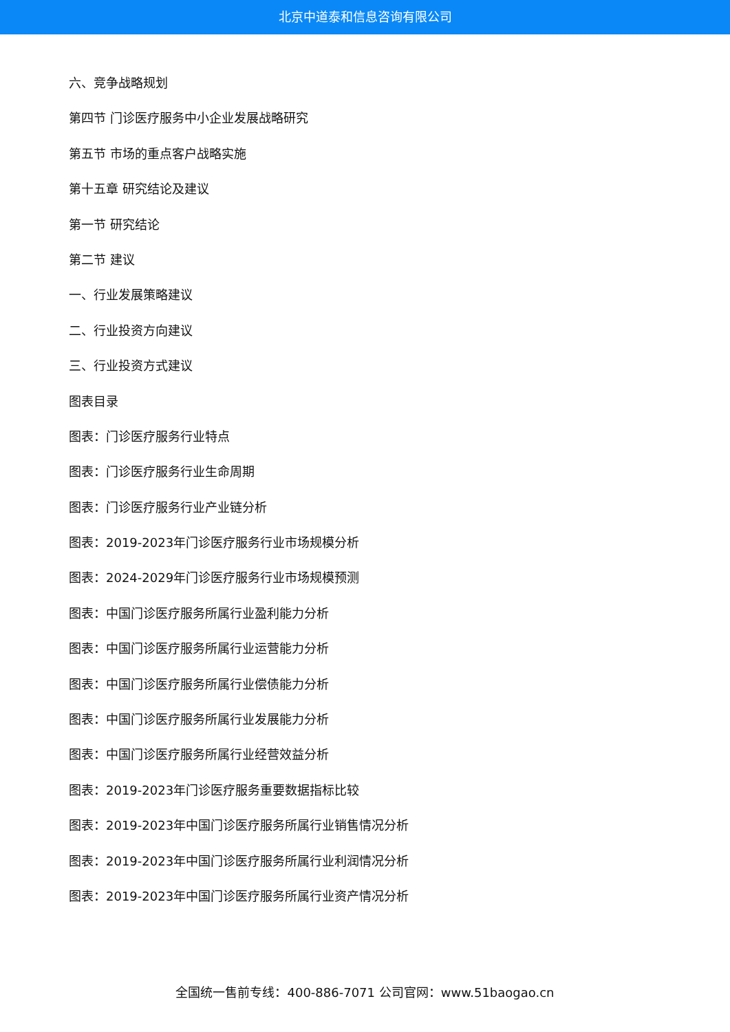北京中道泰和信息咨询有限公司
六、竞争战略规划
第四节 门诊医疗服务中小企业发展战略研究
第五节 市场的重点客户战略实施
第十五章 研究结论及建议
第一节 研究结论
第二节 建议
一、行业发展策略建议
二、行业投资方向建议
三、行业投资方式建议
图表目录
图表：门诊医疗服务行业特点
图表：门诊医疗服务行业生命周期
图表：门诊医疗服务行业产业链分析
图表：2019-2023年门诊医疗服务行业市场规模分析
图表：2024-2029年门诊医疗服务行业市场规模预测
图表：中国门诊医疗服务所属行业盈利能力分析
图表：中国门诊医疗服务所属行业运营能力分析
图表：中国门诊医疗服务所属行业偿债能力分析
图表：中国门诊医疗服务所属行业发展能力分析
图表：中国门诊医疗服务所属行业经营效益分析
图表：2019-2023年门诊医疗服务重要数据指标比较
图表：2019-2023年中国门诊医疗服务所属行业销售情况分析
图表：2019-2023年中国门诊医疗服务所属行业利润情况分析
图表：2019-2023年中国门诊医疗服务所属行业资产情况分析
全国统一售前专线：400-886-7071 公司官网：www.51baogao.cn